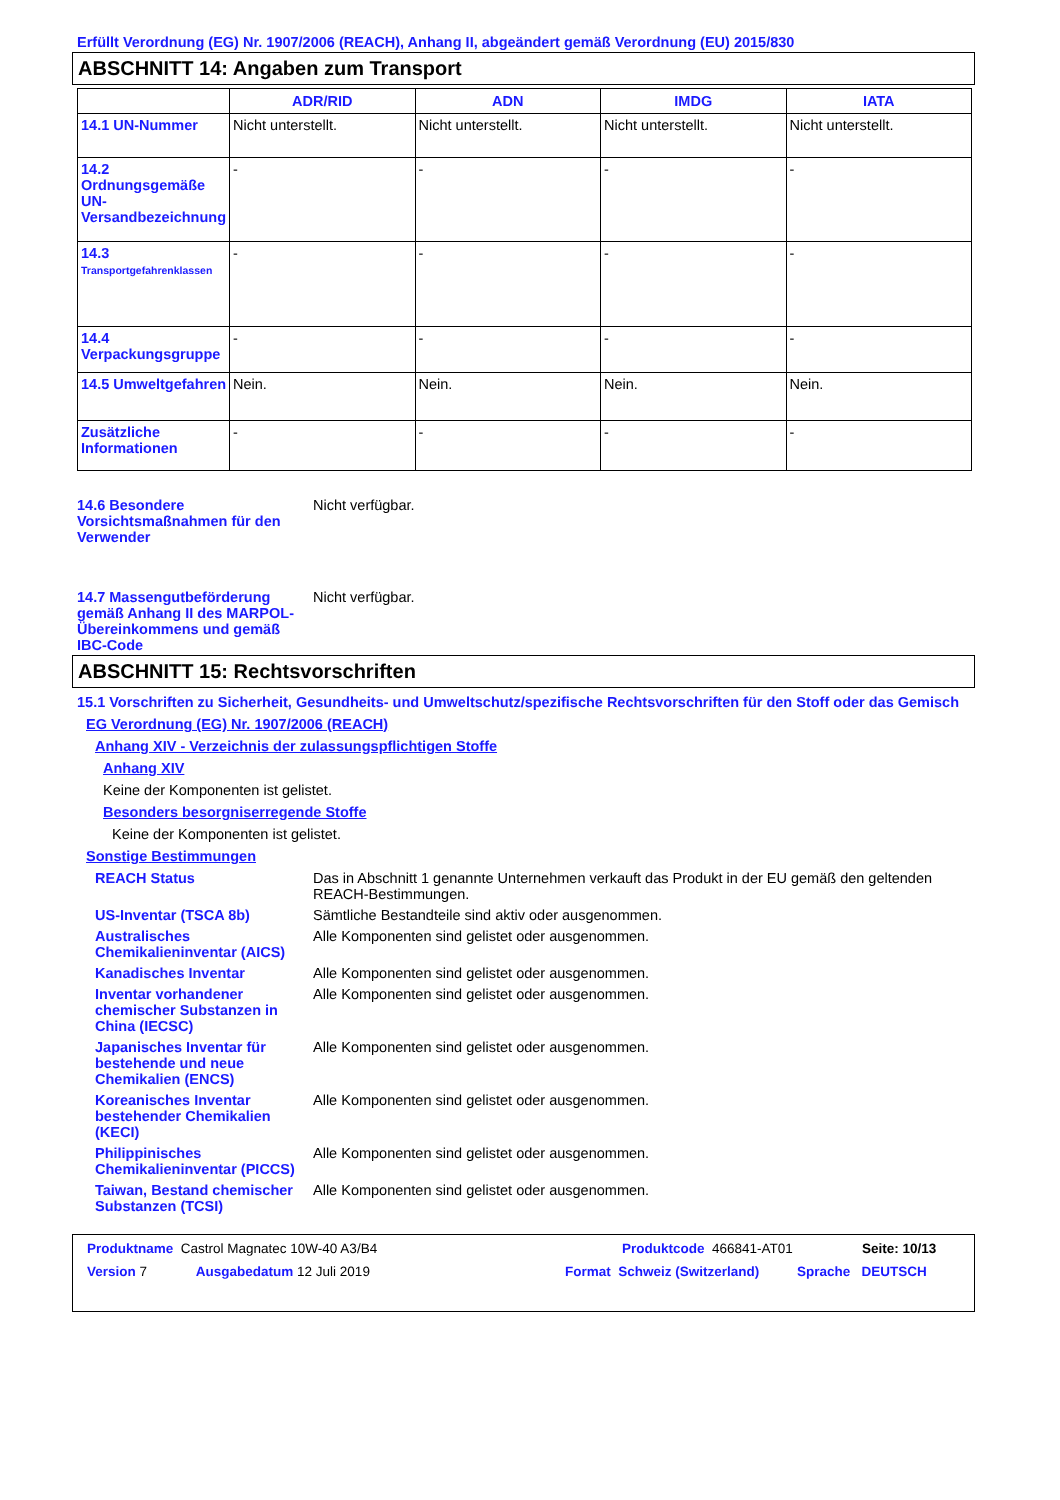Erfüllt Verordnung (EG) Nr. 1907/2006 (REACH), Anhang II, abgeändert gemäß Verordnung (EU) 2015/830
ABSCHNITT 14: Angaben zum Transport
| | ADR/RID | ADN | IMDG | IATA |
| --- | --- | --- | --- | --- |
| 14.1 UN-Nummer | Nicht unterstellt. | Nicht unterstellt. | Nicht unterstellt. | Nicht unterstellt. |
| 14.2 Ordnungsgemäße UN-Versandbezeichnung | - | - | - | - |
| 14.3 Transportgefahrenklassen | - | - | - | - |
| 14.4 Verpackungsgruppe | - | - | - | - |
| 14.5 Umweltgefahren | Nein. | Nein. | Nein. | Nein. |
| Zusätzliche Informationen | - | - | - | - |
14.6 Besondere Vorsichtsmaßnahmen für den Verwender
Nicht verfügbar.
14.7 Massengutbeförderung gemäß Anhang II des MARPOL-Übereinkommens und gemäß IBC-Code
Nicht verfügbar.
ABSCHNITT 15: Rechtsvorschriften
15.1 Vorschriften zu Sicherheit, Gesundheits- und Umweltschutz/spezifische Rechtsvorschriften für den Stoff oder das Gemisch
EG Verordnung (EG) Nr. 1907/2006 (REACH)
Anhang XIV - Verzeichnis der zulassungspflichtigen Stoffe
Anhang XIV
Keine der Komponenten ist gelistet.
Besonders besorgniserregende Stoffe
Keine der Komponenten ist gelistet.
Sonstige Bestimmungen
REACH Status Das in Abschnitt 1 genannte Unternehmen verkauft das Produkt in der EU gemäß den geltenden REACH-Bestimmungen.
US-Inventar (TSCA 8b) Sämtliche Bestandteile sind aktiv oder ausgenommen.
Australisches Chemikalieninventar (AICS)
Alle Komponenten sind gelistet oder ausgenommen.
Kanadisches Inventar Alle Komponenten sind gelistet oder ausgenommen.
Inventar vorhandener chemischer Substanzen in China (IECSC)
Alle Komponenten sind gelistet oder ausgenommen.
Japanisches Inventar für bestehende und neue Chemikalien (ENCS)
Alle Komponenten sind gelistet oder ausgenommen.
Koreanisches Inventar bestehender Chemikalien (KECI)
Alle Komponenten sind gelistet oder ausgenommen.
Philippinisches Chemikalieninventar (PICCS)
Alle Komponenten sind gelistet oder ausgenommen.
Taiwan, Bestand chemischer Substanzen (TCSI)
Alle Komponenten sind gelistet oder ausgenommen.
Produktname Castrol Magnatec 10W-40 A3/B4 Produktcode 466841-AT01 Seite: 10/13
Version 7 Ausgabedatum 12 Juli 2019 Format Schweiz (Switzerland) Sprache DEUTSCH